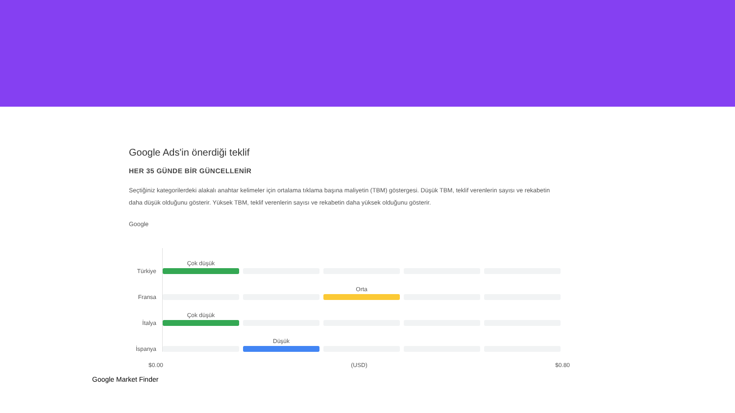Google Ads'in önerdiği teklif
HER 35 GÜNDE BİR GÜNCELLENİR
Seçtiğiniz kategorilerdeki alakalı anahtar kelimeler için ortalama tıklama başına maliyetin (TBM) göstergesi. Düşük TBM, teklif verenlerin sayısı ve rekabetin daha düşük olduğunu gösterir. Yüksek TBM, teklif verenlerin sayısı ve rekabetin daha yüksek olduğunu gösterir.
Google
Türkiye
Çok düşük
Fransa
Orta
İtalya
Çok düşük
İspanya
Düşük
$0.00 (USD) $0.80
Google Market Finder